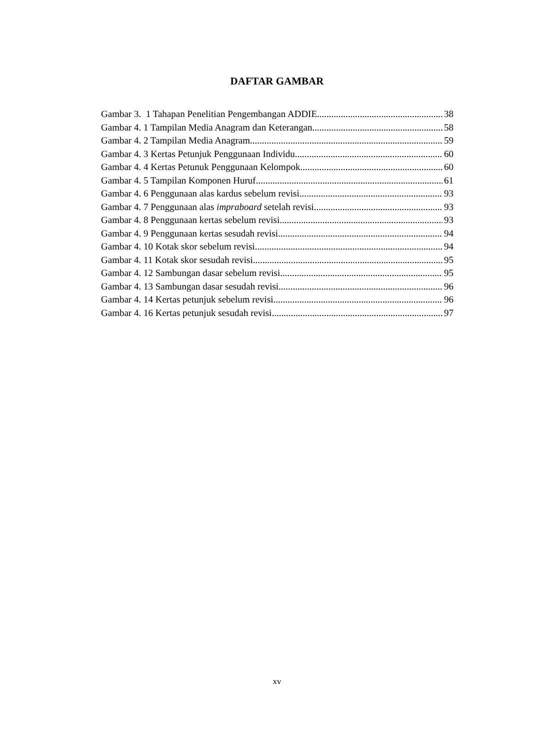DAFTAR GAMBAR
Gambar 3. 1 Tahapan Penelitian Pengembangan ADDIE 38
Gambar 4. 1 Tampilan Media Anagram dan Keterangan 58
Gambar 4. 2 Tampilan Media Anagram 59
Gambar 4. 3 Kertas Petunjuk Penggunaan Individu 60
Gambar 4. 4 Kertas Petunuk Penggunaan Kelompok 60
Gambar 4. 5 Tampilan Komponen Huruf 61
Gambar 4. 6 Penggunaan alas kardus sebelum revisi 93
Gambar 4. 7 Penggunaan alas impraboard setelah revisi 93
Gambar 4. 8 Penggunaan kertas sebelum revisi 93
Gambar 4. 9 Penggunaan kertas sesudah revisi 94
Gambar 4. 10 Kotak skor sebelum revisi 94
Gambar 4. 11 Kotak skor sesudah revisi 95
Gambar 4. 12 Sambungan dasar sebelum revisi 95
Gambar 4. 13 Sambungan dasar sesudah revisi 96
Gambar 4. 14 Kertas petunjuk sebelum revisi 96
Gambar 4. 16 Kertas petunjuk sesudah revisi 97
xv